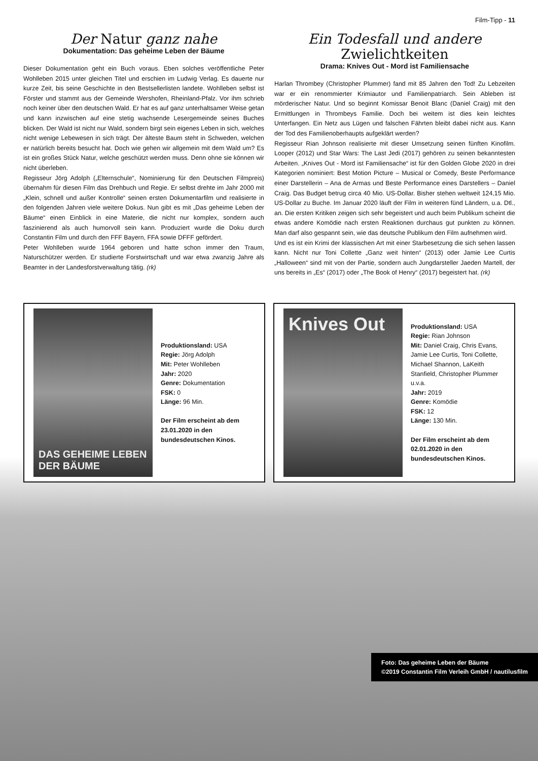Film-Tipp - 11
Der Natur ganz nahe
Dokumentation: Das geheime Leben der Bäume
Dieser Dokumentation geht ein Buch voraus. Eben solches veröffentliche Peter Wohlleben 2015 unter gleichen Titel und erschien im Ludwig Verlag. Es dauerte nur kurze Zeit, bis seine Geschichte in den Bestsellerlisten landete. Wohlleben selbst ist Förster und stammt aus der Gemeinde Wershofen, Rheinland-Pfalz. Vor ihm schrieb noch keiner über den deutschen Wald. Er hat es auf ganz unterhaltsamer Weise getan und kann inzwischen auf eine stetig wachsende Lesergemeinde seines Buches blicken. Der Wald ist nicht nur Wald, sondern birgt sein eigenes Leben in sich, welches nicht wenige Lebewesen in sich trägt. Der älteste Baum steht in Schweden, welchen er natürlich bereits besucht hat. Doch wie gehen wir allgemein mit dem Wald um? Es ist ein großes Stück Natur, welche geschützt werden muss. Denn ohne sie können wir nicht überleben.
Regisseur Jörg Adolph („Elternschule“, Nominierung für den Deutschen Filmpreis) übernahm für diesen Film das Drehbuch und Regie. Er selbst drehte im Jahr 2000 mit „Klein, schnell und außer Kontrolle“ seinen ersten Dokumentarfilm und realisierte in den folgenden Jahren viele weitere Dokus. Nun gibt es mit „Das geheime Leben der Bäume“ einen Einblick in eine Materie, die nicht nur komplex, sondern auch faszinierend als auch humorvoll sein kann. Produziert wurde die Doku durch Constantin Film und durch den FFF Bayern, FFA sowie DFFF gefördert.
Peter Wohlleben wurde 1964 geboren und hatte schon immer den Traum, Naturschützer werden. Er studierte Forstwirtschaft und war etwa zwanzig Jahre als Beamter in der Landesforstverwaltung tätig. (rk)
Ein Todesfall und andere Zwielichtkeiten
Drama: Knives Out - Mord ist Familiensache
Harlan Thrombey (Christopher Plummer) fand mit 85 Jahren den Tod! Zu Lebzeiten war er ein renommierter Krimiautor und Familienpatriarch. Sein Ableben ist mörderischer Natur. Und so beginnt Komissar Benoit Blanc (Daniel Craig) mit den Ermittlungen in Thrombeys Familie. Doch bei weitem ist dies kein leichtes Unterfangen. Ein Netz aus Lügen und falschen Fährten bleibt dabei nicht aus. Kann der Tod des Familienoberhaupts aufgeklärt werden?
Regisseur Rian Johnson realisierte mit dieser Umsetzung seinen fünften Kinofilm. Looper (2012) und Star Wars: The Last Jedi (2017) gehören zu seinen bekanntesten Arbeiten. „Knives Out - Mord ist Familiensache“ ist für den Golden Globe 2020 in drei Kategorien nominiert: Best Motion Picture – Musical or Comedy, Beste Performance einer Darstellerin – Ana de Armas und Beste Performance eines Darstellers – Daniel Craig. Das Budget betrug circa 40 Mio. US-Dollar. Bisher stehen weltweit 124,15 Mio. US-Dollar zu Buche. Im Januar 2020 läuft der Film in weiteren fünd Ländern, u.a. Dtl., an. Die ersten Kritiken zeigen sich sehr begeistert und auch beim Publikum scheint die etwas andere Komödie nach ersten Reaktionen durchaus gut punkten zu können. Man darf also gespannt sein, wie das deutsche Publikum den Film aufnehmen wird.
Und es ist ein Krimi der klassischen Art mit einer Starbesetzung die sich sehen lassen kann. Nicht nur Toni Collette „Ganz weit hinten“ (2013) oder Jamie Lee Curtis „Halloween“ sind mit von der Partie, sondern auch Jungdarsteller Jaeden Martell, der uns bereits in „Es“ (2017) oder „The Book of Henry“ (2017) begeistert hat. (rk)
DAS GEHEIME LEBEN DER BÄUME
Produktionsland: USA
Regie: Jörg Adolph
Mit: Peter Wohlleben
Jahr: 2020
Genre: Dokumentation
FSK: 0
Länge: 96 Min.
Der Film erscheint ab dem 23.01.2020 in den bundesdeutschen Kinos.
Knives Out
Produktionsland: USA
Regie: Rian Johnson
Mit: Daniel Craig, Chris Evans, Jamie Lee Curtis, Toni Collette, Michael Shannon, LaKeith Stanfield, Christopher Plummer u.v.a.
Jahr: 2019
Genre: Komödie
FSK: 12
Länge: 130 Min.
Der Film erscheint ab dem 02.01.2020 in den bundesdeutschen Kinos.
Foto: Das geheime Leben der Bäume
©2019 Constantin Film Verleih GmbH / nautilusfilm